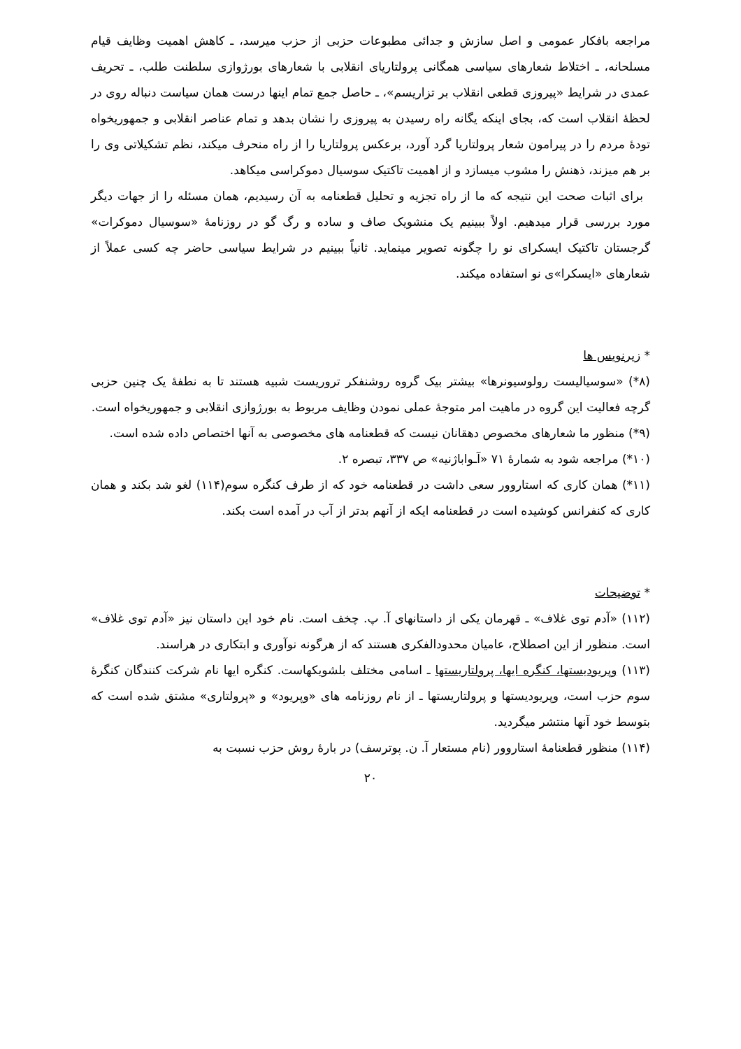مراجعه بافکار عمومی و اصل سازش و جدائی مطبوعات حزبی از حزب میرسد، ـ کاهش اهمیت وظایف قیام مسلحانه، ـ اختلاط شعارهای سیاسی همگانی پرولتاریای انقلابی با شعارهای بورژوازی سلطنت طلب، ـ تحریف عمدی در شرایط «پیروزی قطعی انقلاب بر تزاریسم»، ـ حاصل جمع تمام اینها درست همان سیاست دنباله روی در لحظهٔ انقلاب است که، بجای اینکه یگانه راه رسیدن به پیروزی را نشان بدهد و تمام عناصر انقلابی و جمهوریخواه تودهٔ مردم را در پیرامون شعار پرولتاریا گرد آورد، برعکس پرولتاریا را از راه منحرف میکند، نظم تشکیلاتی وی را بر هم میزند، ذهنش را مشوب میسازد و از اهمیت تاکتیک سوسیال دموکراسی میکاهد.
برای اثبات صحت این نتیجه که ما از راه تجزیه و تحلیل قطعنامه به آن رسیدیم، همان مسئله را از جهات دیگر مورد بررسی قرار میدهیم. اولاً ببینیم یک منشویک صاف و ساده و رگ گو در روزنامهٔ «سوسیال دموکرات» گرجستان تاکتیک ایسکرای نو را چگونه تصویر مینماید. ثانیاً ببینیم در شرایط سیاسی حاضر چه کسی عملاً از شعارهای «ایسکرا»ی نو استفاده میکند.
* زیرنویس ها
(۸*) «سوسیالیست رولوسیونرها» بیشتر بیک گروه روشنفکر تروریست شبیه هستند تا به نطفهٔ یک چنین حزبی گرچه فعالیت این گروه در ماهیت امر متوجهٔ عملی نمودن وظایف مربوط به بورژوازی انقلابی و جمهوریخواه است.
(۹*) منظور ما شعارهای مخصوص دهقانان نیست که قطعنامه های مخصوصی به آنها اختصاص داده شده است.
(۱۰*) مراجعه شود به شمارهٔ ۷۱ «آـواباژنیه» ص ۳۳۷، تبصره ۲.
(۱۱*) همان کاری که استاروور سعی داشت در قطعنامه خود که از طرف کنگره سوم(۱۱۴) لغو شد بکند و همان کاری که کنفرانس کوشیده است در قطعنامه ایکه از آنهم بدتر از آب در آمده است بکند.
* توضیحات
(۱۱۲) «آدم توی غلاف» ـ قهرمان یکی از داستانهای آ. پ. چخف است. نام خود این داستان نیز «آدم توی غلاف» است. منظور از این اصطلاح، عامیان محدودالفکری هستند که از هرگونه نوآوری و ابتکاری در هراسند.
(۱۱۳) وپریودیستها، کنگره ایها، پرولتاریستها ـ اسامی مختلف بلشویکهاست. کنگره ایها نام شرکت کنندگان کنگرهٔ سوم حزب است، وپریودیستها و پرولتاریستها ـ از نام روزنامه های «وپریود» و «پرولتاری» مشتق شده است که بتوسط خود آنها منتشر میگردید.
(۱۱۴) منظور قطعنامهٔ استاروور (نام مستعار آ. ن. پوترسف) در بارهٔ روش حزب نسبت به
۲۰